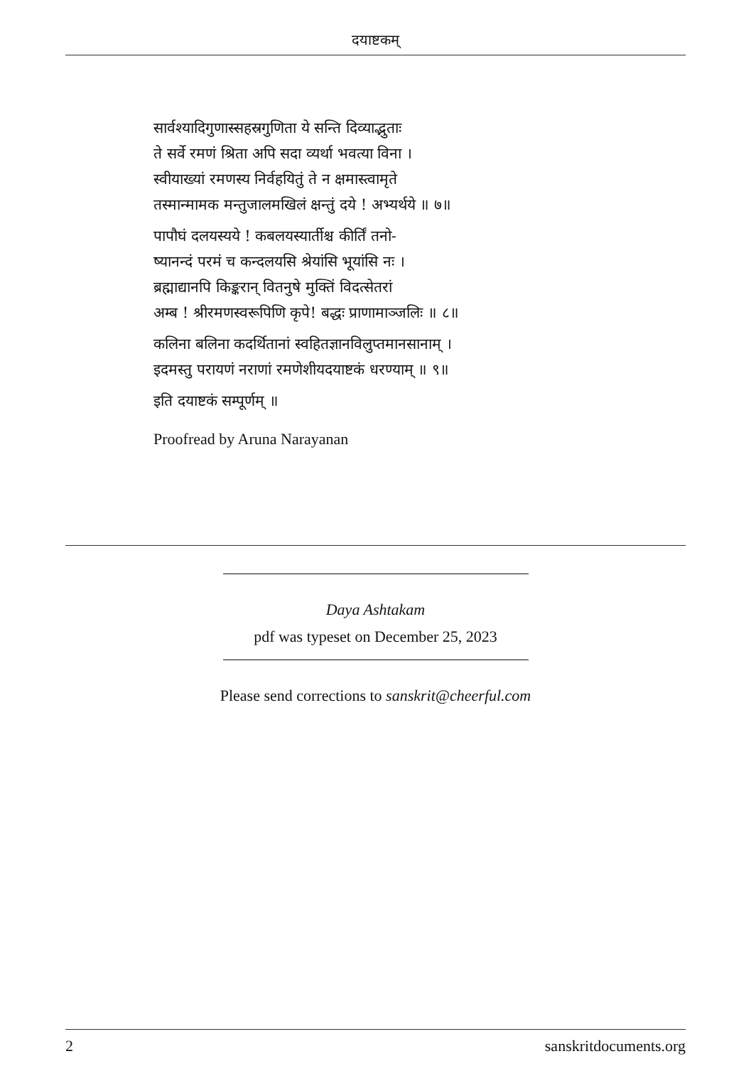दयाष्टकम्
सार्वश्यादिगुणास्सहस्रगुणिता ये सन्ति दिव्याद्भुताः
ते सर्वे रमणं श्रिता अपि सदा व्यर्था भवत्या विना ।
स्वीयाख्यां रमणस्य निर्वहयितुं ते न क्षमास्त्वामृते
तस्मान्मामक मन्तुजालमखिलं क्षन्तुं दये ! अभ्यर्थये ॥ ७॥
पापौघं दलयस्यये ! कबलयस्यार्तीश्च कीर्तिं तनो-
ष्यानन्दं परमं च कन्दलयसि श्रेयांसि भूयांसि नः ।
ब्रह्माद्यानपि किङ्करान् वितनुषे मुक्तिं विदत्सेतरां
अम्ब ! श्रीरमणस्वरूपिणि कृपे! बद्धः प्राणामाञ्जलिः ॥ ८॥
कलिना बलिना कदर्थितानां स्वहितज्ञानविलुप्तमानसानाम् ।
इदमस्तु परायणं नराणां रमणेशीयदयाष्टकं धरण्याम् ॥ ९॥
इति दयाष्टकं सम्पूर्णम् ॥
Proofread by Aruna Narayanan
Daya Ashtakam
pdf was typeset on December 25, 2023
Please send corrections to sanskrit@cheerful.com
2 sanskritdocuments.org